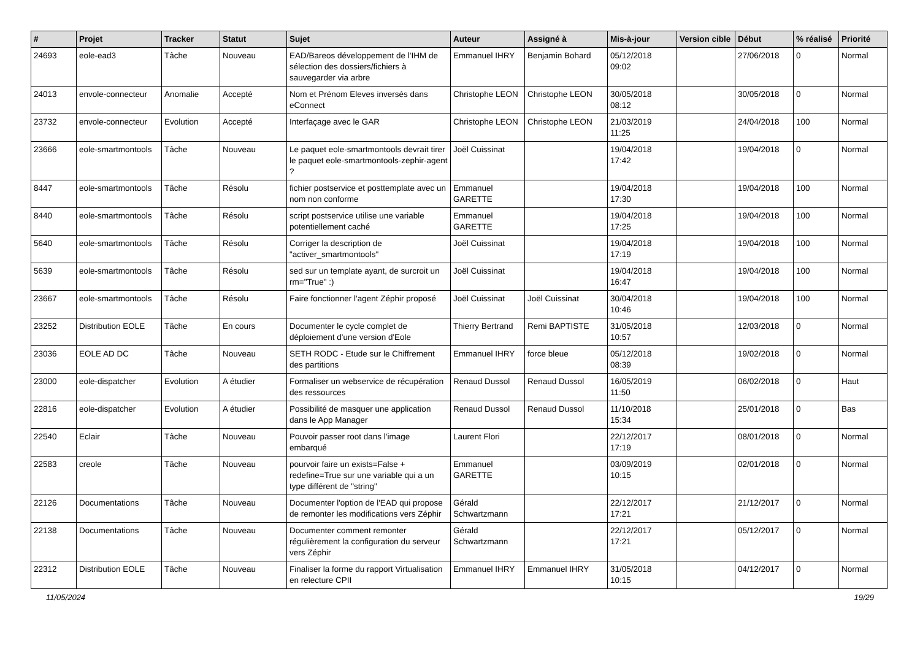| # | Projet | Tracker | Statut | Sujet | Auteur | Assigné à | Mis-à-jour | Version cible | Début | % réalisé | Priorité |
| --- | --- | --- | --- | --- | --- | --- | --- | --- | --- | --- | --- |
| 24693 | eole-ead3 | Tâche | Nouveau | EAD/Bareos développement de l'IHM de sélection des dossiers/fichiers à sauvegarder via arbre | Emmanuel IHRY | Benjamin Bohard | 05/12/2018 09:02 | | 27/06/2018 | 0 | Normal |
| 24013 | envole-connecteur | Anomalie | Accepté | Nom et Prénom Eleves inversés dans eConnect | Christophe LEON | Christophe LEON | 30/05/2018 08:12 | | 30/05/2018 | 0 | Normal |
| 23732 | envole-connecteur | Evolution | Accepté | Interfaçage avec le GAR | Christophe LEON | Christophe LEON | 21/03/2019 11:25 | | 24/04/2018 | 100 | Normal |
| 23666 | eole-smartmontools | Tâche | Nouveau | Le paquet eole-smartmontools devrait tirer le paquet eole-smartmontools-zephir-agent ? | Joël Cuissinat | | 19/04/2018 17:42 | | 19/04/2018 | 0 | Normal |
| 8447 | eole-smartmontools | Tâche | Résolu | fichier postservice et posttemplate avec un nom non conforme | Emmanuel GARETTE | | 19/04/2018 17:30 | | 19/04/2018 | 100 | Normal |
| 8440 | eole-smartmontools | Tâche | Résolu | script postservice utilise une variable potentiellement caché | Emmanuel GARETTE | | 19/04/2018 17:25 | | 19/04/2018 | 100 | Normal |
| 5640 | eole-smartmontools | Tâche | Résolu | Corriger la description de "activer_smartmontools" | Joël Cuissinat | | 19/04/2018 17:19 | | 19/04/2018 | 100 | Normal |
| 5639 | eole-smartmontools | Tâche | Résolu | sed sur un template ayant, de surcroit un rm="True" :) | Joël Cuissinat | | 19/04/2018 16:47 | | 19/04/2018 | 100 | Normal |
| 23667 | eole-smartmontools | Tâche | Résolu | Faire fonctionner l'agent Zéphir proposé | Joël Cuissinat | Joël Cuissinat | 30/04/2018 10:46 | | 19/04/2018 | 100 | Normal |
| 23252 | Distribution EOLE | Tâche | En cours | Documenter le cycle complet de déploiement d'une version d'Eole | Thierry Bertrand | Remi BAPTISTE | 31/05/2018 10:57 | | 12/03/2018 | 0 | Normal |
| 23036 | EOLE AD DC | Tâche | Nouveau | SETH RODC - Etude sur le Chiffrement des partitions | Emmanuel IHRY | force bleue | 05/12/2018 08:39 | | 19/02/2018 | 0 | Normal |
| 23000 | eole-dispatcher | Evolution | A étudier | Formaliser un webservice de récupération des ressources | Renaud Dussol | Renaud Dussol | 16/05/2019 11:50 | | 06/02/2018 | 0 | Haut |
| 22816 | eole-dispatcher | Evolution | A étudier | Possibilité de masquer une application dans le App Manager | Renaud Dussol | Renaud Dussol | 11/10/2018 15:34 | | 25/01/2018 | 0 | Bas |
| 22540 | Eclair | Tâche | Nouveau | Pouvoir passer root dans l'image embarqué | Laurent Flori | | 22/12/2017 17:19 | | 08/01/2018 | 0 | Normal |
| 22583 | creole | Tâche | Nouveau | pourvoir faire un exists=False + redefine=True sur une variable qui a un type différent de "string" | Emmanuel GARETTE | | 03/09/2019 10:15 | | 02/01/2018 | 0 | Normal |
| 22126 | Documentations | Tâche | Nouveau | Documenter l'option de l'EAD qui propose de remonter les modifications vers Zéphir | Gérald Schwartzmann | | 22/12/2017 17:21 | | 21/12/2017 | 0 | Normal |
| 22138 | Documentations | Tâche | Nouveau | Documenter comment remonter régulièrement la configuration du serveur vers Zéphir | Gérald Schwartzmann | | 22/12/2017 17:21 | | 05/12/2017 | 0 | Normal |
| 22312 | Distribution EOLE | Tâche | Nouveau | Finaliser la forme du rapport Virtualisation en relecture CPII | Emmanuel IHRY | Emmanuel IHRY | 31/05/2018 10:15 | | 04/12/2017 | 0 | Normal |
11/05/2024 19/29